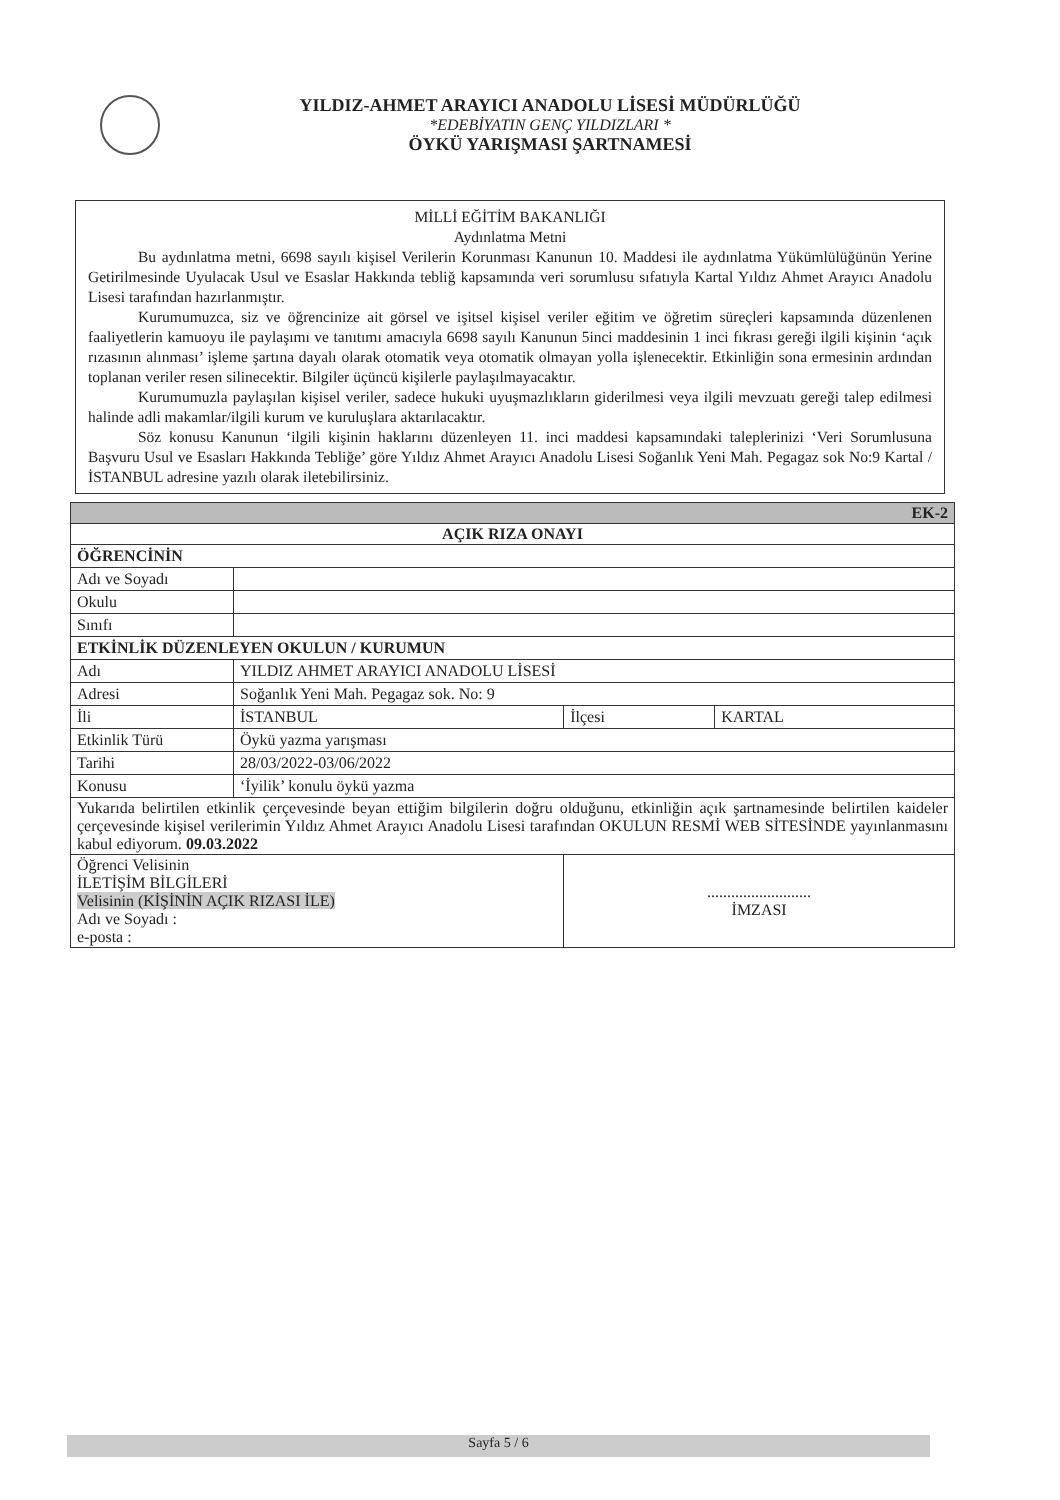YILDIZ-AHMET ARAYICI ANADOLU LİSESİ MÜDÜRLÜĞÜ
*EDEBİYATIN GENÇ YILDIZLARI *
ÖYKÜ YARIŞMASI ŞARTNAMESİ
MİLLİ EĞİTİM BAKANLIĞI
Aydınlatma Metni
Bu aydınlatma metni, 6698 sayılı kişisel Verilerin Korunması Kanunun 10. Maddesi ile aydınlatma Yükümlülüğünün Yerine Getirilmesinde Uyulacak Usul ve Esaslar Hakkında tebliğ kapsamında veri sorumlusu sıfatıyla Kartal Yıldız Ahmet Arayıcı Anadolu Lisesi tarafından hazırlanmıştır.
Kurumumuzca, siz ve öğrencinize ait görsel ve işitsel kişisel veriler eğitim ve öğretim süreçleri kapsamında düzenlenen faaliyetlerin kamuoyu ile paylaşımı ve tanıtımı amacıyla 6698 sayılı Kanunun 5inci maddesinin 1 inci fıkrası gereği ilgili kişinin ‘açık rızasının alınması’ işleme şartına dayalı olarak otomatik veya otomatik olmayan yolla işlenecektir. Etkinliğin sona ermesinin ardından toplanan veriler resen silinecektir. Bilgiler üçüncü kişilerle paylaşılmayacaktır.
Kurumumuzla paylaşılan kişisel veriler, sadece hukuki uyuşmazlıkların giderilmesi veya ilgili mevzuatı gereği talep edilmesi halinde adli makamlar/ilgili kurum ve kuruluşlara aktarılacaktır.
Söz konusu Kanunun ‘ilgili kişinin haklarını düzenleyen 11. inci maddesi kapsamındaki taleplerinizi ‘Veri Sorumlusuna Başvuru Usul ve Esasları Hakkında Tebliğe’ göre Yıldız Ahmet Arayıcı Anadolu Lisesi Soğanlık Yeni Mah. Pegagaz sok No:9 Kartal /İSTANBUL adresine yazılı olarak iletebilirsiniz.
| EK-2 | | | |
| AÇIK RIZA ONAYI | | | |
| ÖĞRENCİNİN | | | |
| Adı ve Soyadı | | | |
| Okulu | | | |
| Sınıfı | | | |
| ETKİNLİK DÜZENLEYEN OKULUN / KURUMUN | | | |
| Adı | YILDIZ AHMET ARAYICI ANADOLU LİSESİ | | |
| Adresi | Soğanlık Yeni Mah. Pegagaz sok. No: 9 | | |
| İli | İSTANBUL | İlçesi | KARTAL |
| Etkinlik Türü | Öykü yazma yarışması | | |
| Tarihi | 28/03/2022-03/06/2022 | | |
| Konusu | ‘İyilik’ konulu öykü yazma | | |
| Yukarıda belirtilen etkinlik çerçevesinde beyan ettiğim bilgilerin doğru olduğunu, etkinliğin açık şartnamesinde belirtilen kaideler çerçevesinde kişisel verilerimin Yıldız Ahmet Arayıcı Anadolu Lisesi tarafından OKULUN RESMİ WEB SİTESİNDE yayınlanmasını kabul ediyorum. 09.03.2022 | | | |
| Öğrenci Velisinin İLETİŞİM BİLGİLERİ Velisinin (KİŞİNİN AÇIK RIZASI İLE) Adı ve Soyadı : e-posta : | | .......................... İMZASI | |
Sayfa 5 / 6